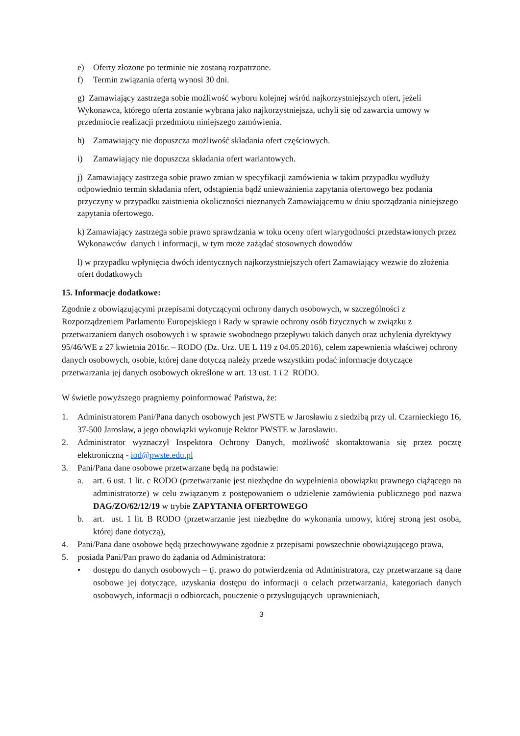e) Oferty złożone po terminie nie zostaną rozpatrzone.
f) Termin związania ofertą wynosi 30 dni.
g) Zamawiający zastrzega sobie możliwość wyboru kolejnej wśród najkorzystniejszych ofert, jeżeli Wykonawca, którego oferta zostanie wybrana jako najkorzystniejsza, uchyli się od zawarcia umowy w przedmiocie realizacji przedmiotu niniejszego zamówienia.
h) Zamawiający nie dopuszcza możliwość składania ofert częściowych.
i) Zamawiający nie dopuszcza składania ofert wariantowych.
j) Zamawiający zastrzega sobie prawo zmian w specyfikacji zamówienia w takim przypadku wydłuży odpowiednio termin składania ofert, odstąpienia bądź unieważnienia zapytania ofertowego bez podania przyczyny w przypadku zaistnienia okoliczności nieznanych Zamawiającemu w dniu sporządzania niniejszego zapytania ofertowego.
k) Zamawiający zastrzega sobie prawo sprawdzania w toku oceny ofert wiarygodności przedstawionych przez Wykonawców danych i informacji, w tym może zażądać stosownych dowodów
l) w przypadku wpłynięcia dwóch identycznych najkorzystniejszych ofert Zamawiający wezwie do złożenia ofert dodatkowych
15. Informacje dodatkowe:
Zgodnie z obowiązującymi przepisami dotyczącymi ochrony danych osobowych, w szczególności z Rozporządzeniem Parlamentu Europejskiego i Rady w sprawie ochrony osób fizycznych w związku z przetwarzaniem danych osobowych i w sprawie swobodnego przepływu takich danych oraz uchylenia dyrektywy 95/46/WE z 27 kwietnia 2016r. – RODO (Dz. Urz. UE L 119 z 04.05.2016), celem zapewnienia właściwej ochrony danych osobowych, osobie, której dane dotyczą należy przede wszystkim podać informacje dotyczące przetwarzania jej danych osobowych określone w art. 13 ust. 1 i 2 RODO.
W świetle powyższego pragniemy poinformować Państwa, że:
1. Administratorem Pani/Pana danych osobowych jest PWSTE w Jarosławiu z siedzibą przy ul. Czarnieckiego 16, 37-500 Jarosław, a jego obowiązki wykonuje Rektor PWSTE w Jarosławiu.
2. Administrator wyznaczył Inspektora Ochrony Danych, możliwość skontaktowania się przez pocztę elektroniczną - iod@pwste.edu.pl
3. Pani/Pana dane osobowe przetwarzane będą na podstawie:
a. art. 6 ust. 1 lit. c RODO (przetwarzanie jest niezbędne do wypełnienia obowiązku prawnego ciążącego na administratorze) w celu związanym z postępowaniem o udzielenie zamówienia publicznego pod nazwa DAG/ZO/62/12/19 w trybie ZAPYTANIA OFERTOWEGO
b. art. ust. 1 lit. B RODO (przetwarzanie jest niezbędne do wykonania umowy, której stroną jest osoba, której dane dotyczą),
4. Pani/Pana dane osobowe będą przechowywane zgodnie z przepisami powszechnie obowiązującego prawa,
5. posiada Pani/Pan prawo do żądania od Administratora:
• dostępu do danych osobowych – tj. prawo do potwierdzenia od Administratora, czy przetwarzane są dane osobowe jej dotyczące, uzyskania dostępu do informacji o celach przetwarzania, kategoriach danych osobowych, informacji o odbiorcach, pouczenie o przysługujących uprawnieniach,
3